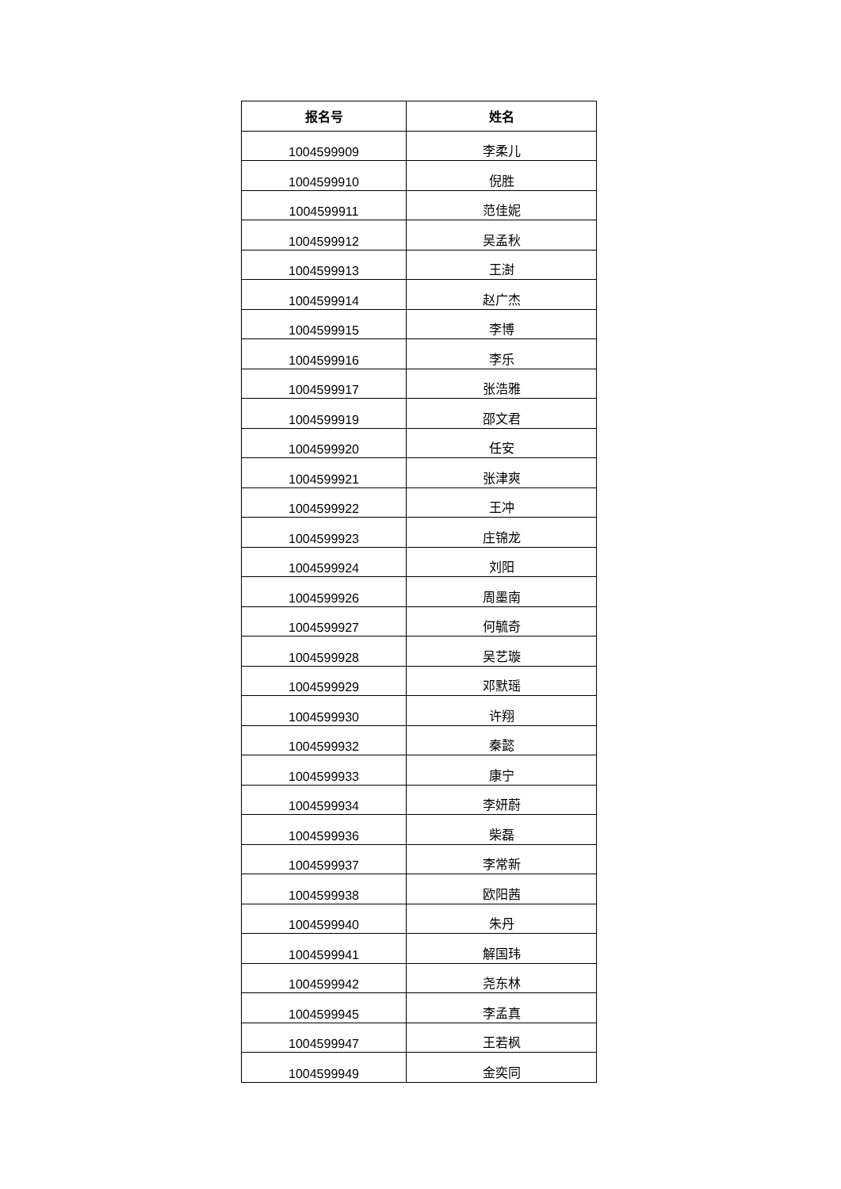| 报名号 | 姓名 |
| --- | --- |
| 1004599909 | 李柔儿 |
| 1004599910 | 倪胜 |
| 1004599911 | 范佳妮 |
| 1004599912 | 吴孟秋 |
| 1004599913 | 王澍 |
| 1004599914 | 赵广杰 |
| 1004599915 | 李博 |
| 1004599916 | 李乐 |
| 1004599917 | 张浩雅 |
| 1004599919 | 邵文君 |
| 1004599920 | 任安 |
| 1004599921 | 张津爽 |
| 1004599922 | 王冲 |
| 1004599923 | 庄锦龙 |
| 1004599924 | 刘阳 |
| 1004599926 | 周墨南 |
| 1004599927 | 何毓奇 |
| 1004599928 | 吴艺璇 |
| 1004599929 | 邓默瑶 |
| 1004599930 | 许翔 |
| 1004599932 | 秦懿 |
| 1004599933 | 康宁 |
| 1004599934 | 李妍蔚 |
| 1004599936 | 柴磊 |
| 1004599937 | 李常新 |
| 1004599938 | 欧阳茜 |
| 1004599940 | 朱丹 |
| 1004599941 | 解国玮 |
| 1004599942 | 尧东林 |
| 1004599945 | 李孟真 |
| 1004599947 | 王若枫 |
| 1004599949 | 金奕同 |